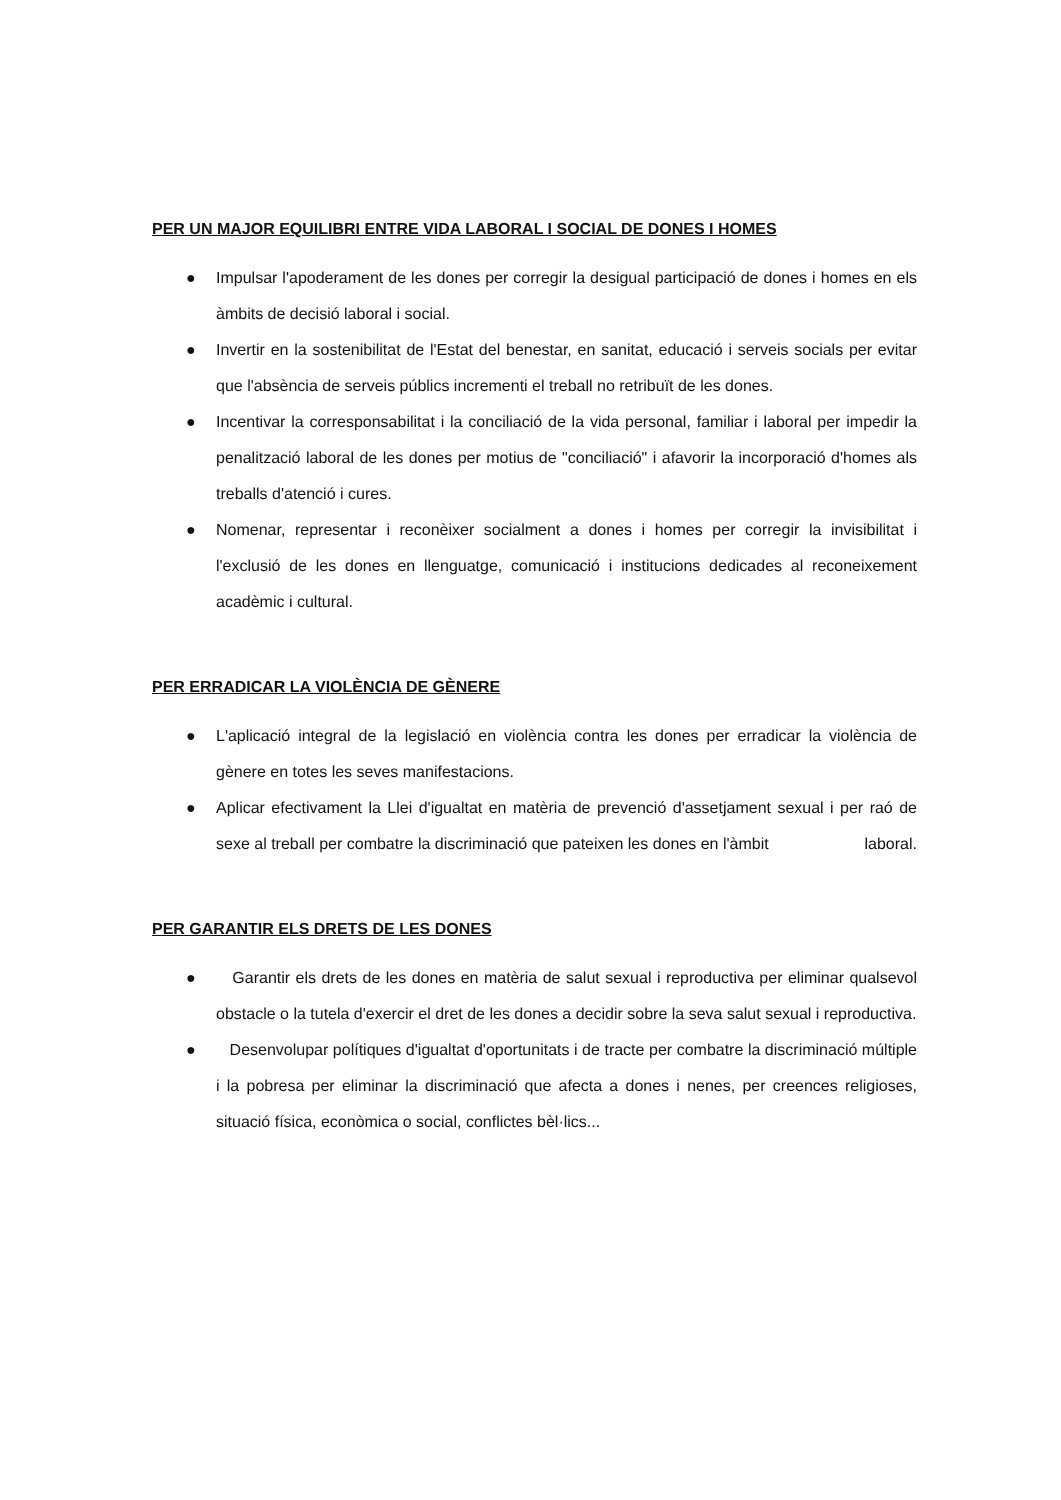PER UN MAJOR EQUILIBRI ENTRE VIDA LABORAL I SOCIAL DE DONES I HOMES
● Impulsar l'apoderament de les dones per corregir la desigual participació de dones i homes en els àmbits de decisió laboral i social.
● Invertir en la sostenibilitat de l'Estat del benestar, en sanitat, educació i serveis socials per evitar que l'absència de serveis públics incrementi el treball no retribuït de les dones.
● Incentivar la corresponsabilitat i la conciliació de la vida personal, familiar i laboral per impedir la penalització laboral de les dones per motius de "conciliació" i afavorir la incorporació d'homes als treballs d'atenció i cures.
● Nomenar, representar i reconèixer socialment a dones i homes per corregir la invisibilitat i l'exclusió de les dones en llenguatge, comunicació i institucions dedicades al reconeixement acadèmic i cultural.
PER ERRADICAR LA VIOLÈNCIA DE GÈNERE
● L'aplicació integral de la legislació en violència contra les dones per erradicar la violència de gènere en totes les seves manifestacions.
● Aplicar efectivament la Llei d'igualtat en matèria de prevenció d'assetjament sexual i per raó de sexe al treball per combatre la discriminació que pateixen les dones en l'àmbit laboral.
PER GARANTIR ELS DRETS DE LES DONES
● Garantir els drets de les dones en matèria de salut sexual i reproductiva per eliminar qualsevol obstacle o la tutela d'exercir el dret de les dones a decidir sobre la seva salut sexual i reproductiva.
● Desenvolupar polítiques d'igualtat d'oportunitats i de tracte per combatre la discriminació múltiple i la pobresa per eliminar la discriminació que afecta a dones i nenes, per creences religioses, situació física, econòmica o social, conflictes bèl·lics...